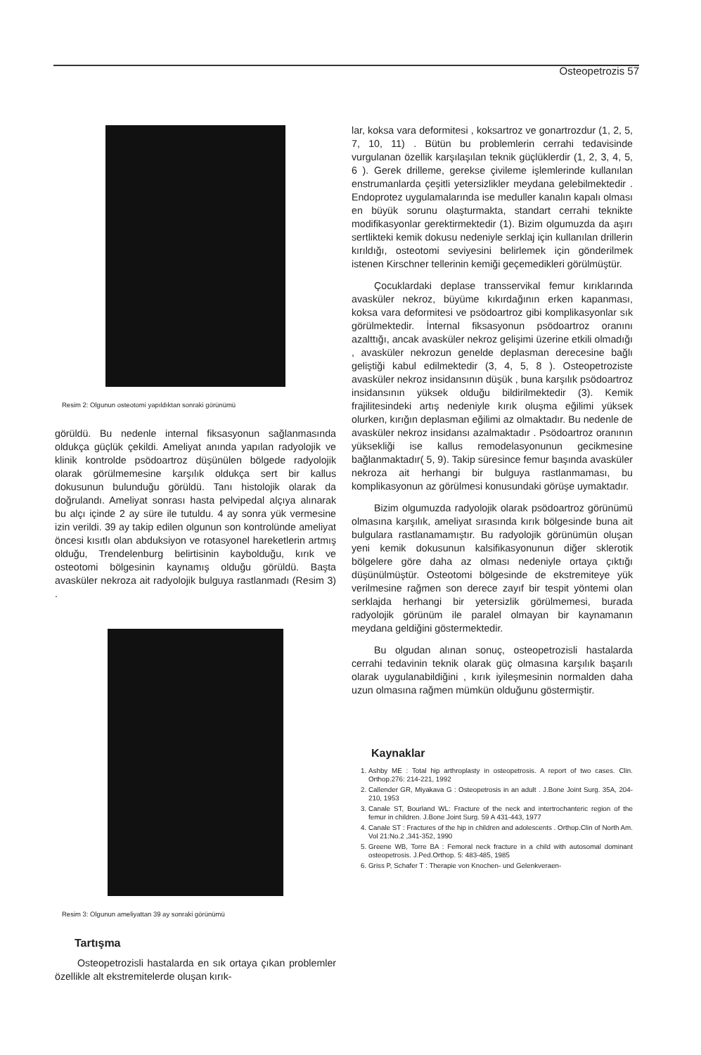Osteopetrozis 57
Resim 2: Olgunun osteotomi yapıldıktan sonraki görünümü
görüldü. Bu nedenle internal fiksasyonun sağlanmasında oldukça güçlük çekildi. Ameliyat anında yapılan radyolojik ve klinik kontrolde psödoartroz düşünülen bölgede radyolojik olarak görülmemesine karşılık oldukça sert bir kallus dokusunun bulunduğu görüldü. Tanı histolojik olarak da doğrulandı. Ameliyat sonrası hasta pelvipedal alçıya alınarak bu alçı içinde 2 ay süre ile tutuldu. 4 ay sonra yük vermesine izin verildi. 39 ay takip edilen olgunun son kontrolünde ameliyat öncesi kısıtlı olan abduksiyon ve rotasyonel hareketlerin artmış olduğu, Trendelenburg belirtisinin kaybolduğu, kırık ve osteotomi bölgesinin kaynamış olduğu görüldü. Başta avasküler nekroza ait radyolojik bulguya rastlanmadı (Resim 3) .
Resim 3: Olgunun ameliyattan 39 ay sonraki görünümü
Tartışma
Osteopetrozisli hastalarda en sık ortaya çıkan problemler özellikle alt ekstremitelerde oluşan kırık-
lar, koksa vara deformitesi , koksartroz ve gonartrozdur (1, 2, 5, 7, 10, 11) . Bütün bu problemlerin cerrahi tedavisinde vurgulanan özellik karşılaşılan teknik güçlüklerdir (1, 2, 3, 4, 5, 6 ). Gerek drilleme, gerekse çivileme işlemlerinde kullanılan enstrumanlarda çeşitli yetersizlikler meydana gelebilmektedir . Endoprotez uygulamalarında ise meduller kanalın kapalı olması en büyük sorunu olaşturmakta, standart cerrahi teknikte modifikasyonlar gerektirmektedir (1). Bizim olgumuzda da aşırı sertlikteki kemik dokusu nedeniyle serklaj için kullanılan drillerin kırıldığı, osteotomi seviyesini belirlemek için gönderilmek istenen Kirschner tellerinin kemiği geçemedikleri görülmüştür.
Çocuklardaki deplase transservikal femur kırıklarında avasküler nekroz, büyüme kıkırdağının erken kapanması, koksa vara deformitesi ve psödoartroz gibi komplikasyonlar sık görülmektedir. İnternal fiksasyonun psödoartroz oranını azalttığı, ancak avasküler nekroz gelişimi üzerine etkili olmadığı , avasküler nekrozun genelde deplasman derecesine bağlı geliştiği kabul edilmektedir (3, 4, 5, 8 ). Osteopetroziste avasküler nekroz insidansının düşük , buna karşılık psödoartroz insidansının yüksek olduğu bildirilmektedir (3). Kemik frajilitesindeki artış nedeniyle kırık oluşma eğilimi yüksek olurken, kırığın deplasman eğilimi az olmaktadır. Bu nedenle de avasküler nekroz insidansı azalmaktadır . Psödoartroz oranının yüksekliği ise kallus remodelasyonunun gecikmesine bağlanmaktadır( 5, 9). Takip süresince femur başında avasküler nekroza ait herhangi bir bulguya rastlanmaması, bu komplikasyonun az görülmesi konusundaki görüşe uymaktadır.
Bizim olgumuzda radyolojik olarak psödoartroz görünümü olmasına karşılık, ameliyat sırasında kırık bölgesinde buna ait bulgulara rastlanamamıştır. Bu radyolojik görünümün oluşan yeni kemik dokusunun kalsifikasyonunun diğer sklerotik bölgelere göre daha az olması nedeniyle ortaya çıktığı düşünülmüştür. Osteotomi bölgesinde de ekstremiteye yük verilmesine rağmen son derece zayıf bir tespit yöntemi olan serklajda herhangi bir yetersizlik görülmemesi, burada radyolojik görünüm ile paralel olmayan bir kaynamanın meydana geldiğini göstermektedir.
Bu olgudan alınan sonuç, osteopetrozisli hastalarda cerrahi tedavinin teknik olarak güç olmasına karşılık başarılı olarak uygulanabildiğini , kırık iyileşmesinin normalden daha uzun olmasına rağmen mümkün olduğunu göstermiştir.
Kaynaklar
1. Ashby ME : Total hip arthroplasty in osteopetrosis. A report of two cases. Clin. Orthop.276: 214-221, 1992
2. Callender GR, Miyakava G : Osteopetrosis in an adult . J.Bone Joint Surg. 35A, 204-210, 1953
3. Canale ST, Bourland WL: Fracture of the neck and intertrochanteric region of the femur in children. J.Bone Joint Surg. 59 A 431-443, 1977
4. Canale ST : Fractures of the hip in children and adolescents . Orthop.Clin of North Am. Vol 21:No.2 ,341-352, 1990
5. Greene WB, Torre BA : Femoral neck fracture in a child with autosomal dominant osteopetrosis. J.Ped.Orthop. 5: 483-485, 1985
6. Griss P, Schafer T : Therapie von Knochen- und Gelenkveraen-